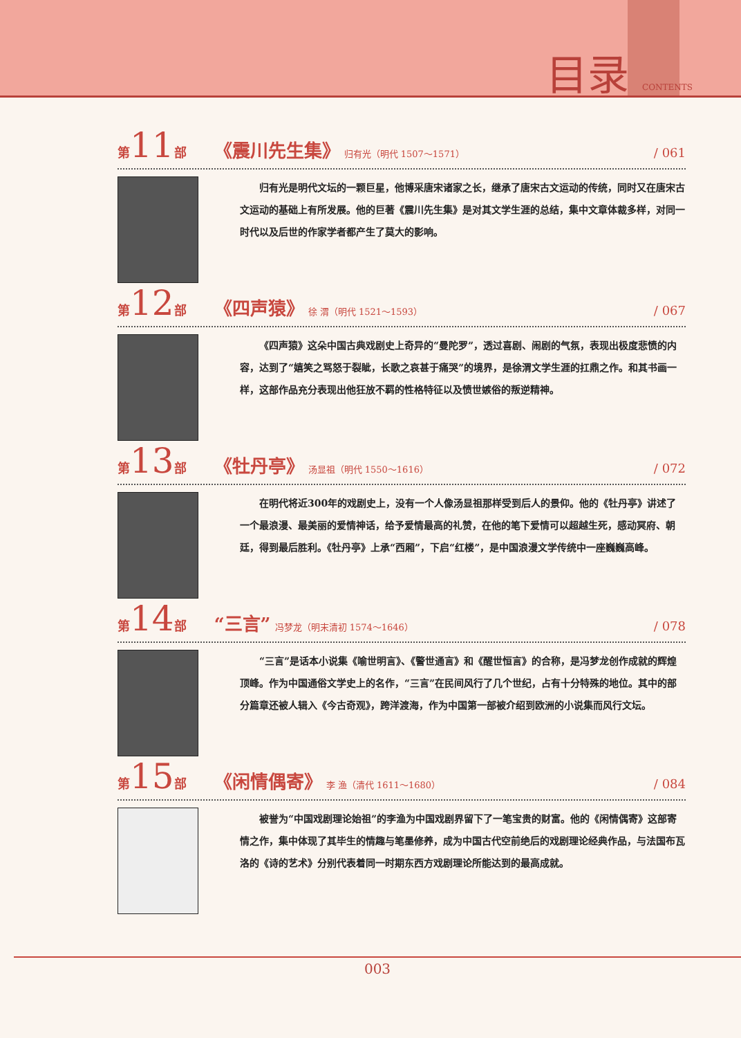目录 CONTENTS
第 11 部 《震川先生集》 归有光（明代 1507～1571） / 061
归有光是明代文坛的一颗巨星，他博采唐宋诸家之长，继承了唐宋古文运动的传统，同时又在唐宋古文运动的基础上有所发展。他的巨著《震川先生集》是对其文学生涯的总结，集中文章体裁多样，对同一时代以及后世的作家学者都产生了莫大的影响。
第 12 部 《四声猿》 徐 渭（明代 1521～1593） / 067
《四声猿》这朵中国古典戏剧史上奇异的“曼陀罗”，透过喜剧、闹剧的气氛，表现出极度悲愤的内容，达到了“嬉笑之骂怒于裂眦，长歌之哀甚于痛哭”的境界，是徐渭文学生涯的扛鼎之作。和其书画一样，这部作品充分表现出他狂放不羁的性格特征以及愤世嫉俗的叛逆精神。
第 13 部 《牡丹亭》 汤显祖（明代 1550～1616） / 072
在明代将近300年的戏剧史上，没有一个人像汤显祖那样受到后人的景仰。他的《牡丹亭》讲述了一个最浪漫、最美丽的爱情神话，给予爱情最高的礼赞，在他的笔下爱情可以超越生死，感动冥府、朝廷，得到最后胜利。《牡丹亭》上承“西厢”，下启“红楼”，是中国浪漫文学传统中一座巍巍高峰。
第 14 部 “三言” 冯梦龙（明末清初 1574～1646） / 078
“三言”是话本小说集《喻世明言》、《警世通言》和《醒世恒言》的合称，是冯梦龙创作成就的辉煌顶峰。作为中国通俗文学史上的名作，“三言”在民间风行了几个世纪，占有十分特殊的地位。其中的部分篇章还被人辑入《今古奇观》，跨洋渡海，作为中国第一部被介绍到欧洲的小说集而风行文坛。
第 15 部 《闲情偶寄》 李 渔（清代 1611～1680） / 084
被誉为“中国戏剧理论始祖”的李渔为中国戏剧界留下了一笔宝贵的财富。他的《闲情偶寄》这部寄情之作，集中体现了其毕生的情趣与笔墨修养，成为中国古代空前绝后的戏剧理论经典作品，与法国布瓦洛的《诗的艺术》分别代表着同一时期东西方戏剧理论所能达到的最高成就。
003